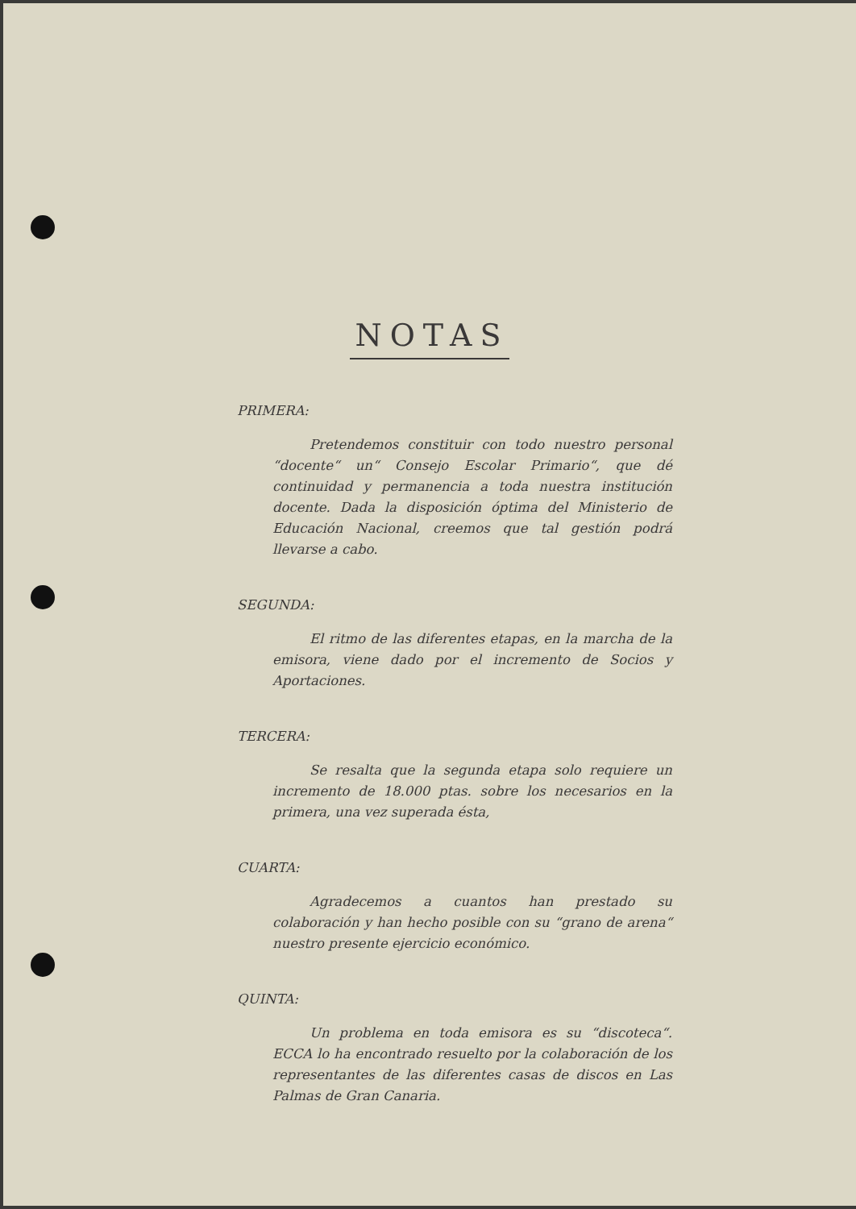NOTAS
PRIMERA:
Pretendemos constituir con todo nuestro personal “docente“ un“ Consejo Escolar Primario“, que dé continuidad y permanencia a toda nuestra institución docente. Dada la disposición óptima del Ministerio de Educación Nacional, creemos que tal gestión podrá llevarse a cabo.
SEGUNDA:
El ritmo de las diferentes etapas, en la marcha de la emisora, viene dado por el incremento de Socios y Aportaciones.
TERCERA:
Se resalta que la segunda etapa solo requiere un incremento de 18.000 ptas. sobre los necesarios en la primera, una vez superada ésta,
CUARTA:
Agradecemos a cuantos han prestado su colaboración y han hecho posible con su “grano de arena“ nuestro presente ejercicio económico.
QUINTA:
Un problema en toda emisora es su “discoteca“. ECCA lo ha encontrado resuelto por la colaboración de los representantes de las diferentes casas de discos en Las Palmas de Gran Canaria.